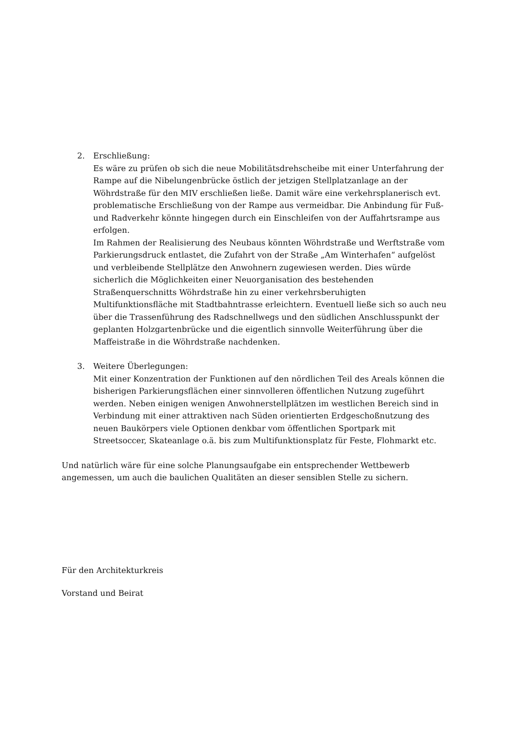2. Erschließung:
Es wäre zu prüfen ob sich die neue Mobilitätsdrehscheibe mit einer Unterfahrung der Rampe auf die Nibelungenbrücke östlich der jetzigen Stellplatzanlage an der Wöhrdstraße für den MIV erschließen ließe. Damit wäre eine verkehrsplanerisch evt. problematische Erschließung von der Rampe aus vermeidbar. Die Anbindung für Fuß- und Radverkehr könnte hingegen durch ein Einschleifen von der Auffahrtsrampe aus erfolgen.
Im Rahmen der Realisierung des Neubaus könnten Wöhrdstraße und Werftstraße vom Parkierungsdruck entlastet, die Zufahrt von der Straße „Am Winterhafen“ aufgelöst und verbleibende Stellplätze den Anwohnern zugewiesen werden. Dies würde sicherlich die Möglichkeiten einer Neuorganisation des bestehenden Straßenquerschnitts Wöhrdstraße hin zu einer verkehrsberuhigten Multifunktionsfläche mit Stadtbahntrasse erleichtern. Eventuell ließe sich so auch neu über die Trassenführung des Radschnellwegs und den südlichen Anschlusspunkt der geplanten Holzgartenbrücke und die eigentlich sinnvolle Weiterführung über die Maffeistraße in die Wöhrdstraße nachdenken.
3. Weitere Überlegungen:
Mit einer Konzentration der Funktionen auf den nördlichen Teil des Areals können die bisherigen Parkierungsflächen einer sinnvolleren öffentlichen Nutzung zugeführt werden. Neben einigen wenigen Anwohnerstellplätzen im westlichen Bereich sind in Verbindung mit einer attraktiven nach Süden orientierten Erdgeschoßnutzung des neuen Baukörpers viele Optionen denkbar vom öffentlichen Sportpark mit Streetsoccer, Skateanlage o.ä. bis zum Multifunktionsplatz für Feste, Flohmarkt etc.
Und natürlich wäre für eine solche Planungsaufgabe ein entsprechender Wettbewerb angemessen, um auch die baulichen Qualitäten an dieser sensiblen Stelle zu sichern.
Für den Architekturkreis
Vorstand und Beirat